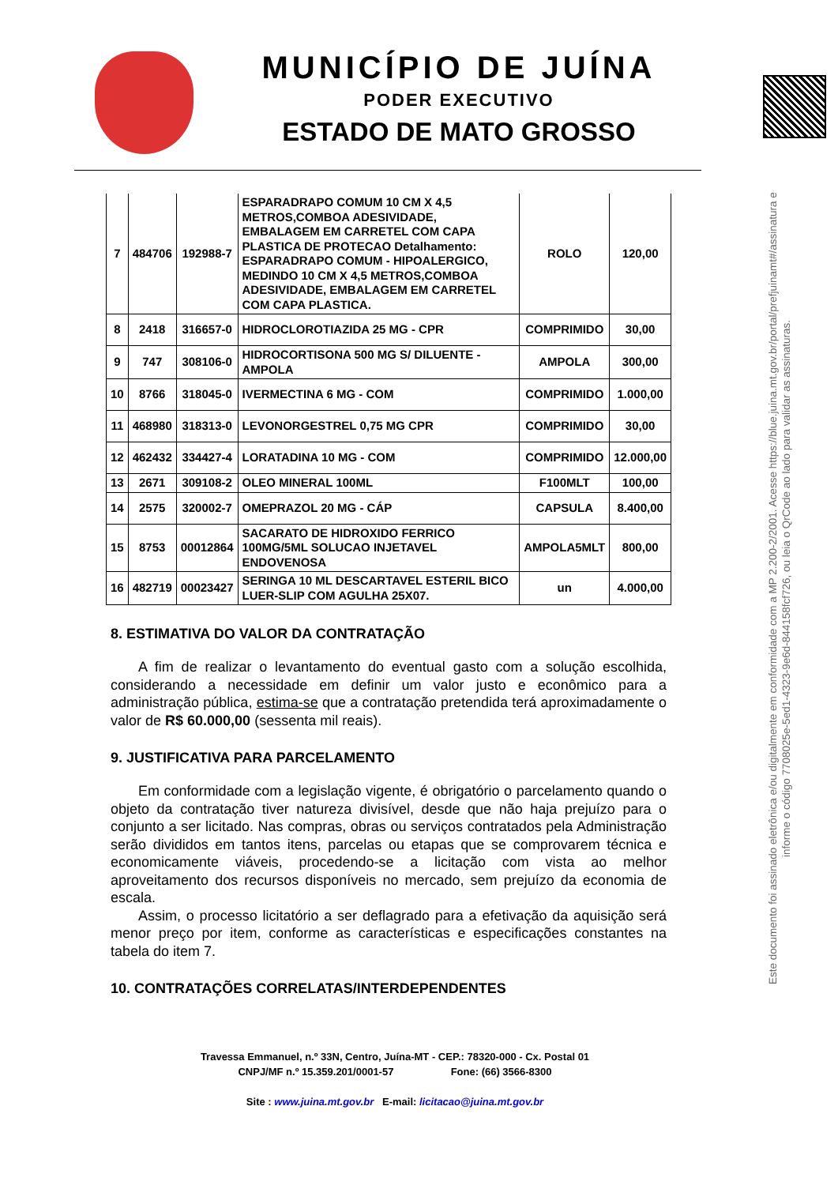MUNICÍPIO DE JUÍNA
PODER EXECUTIVO
ESTADO DE MATO GROSSO
Este documento foi assinado eletrônica e/ou digitalmente em conformidade com a MP 2.200-2/2001. Acesse https://blue.juina.mt.gov.br/portal/prefjuinamt#/assinatura e informe o código 7708025e-5ed1-4323-9e6d-844158fcf726, ou leia o QrCode ao lado para validar as assinaturas.
| 7 | 484706 | 192988-7 | ESPARADRAPO COMUM 10 CM X 4,5 METROS,COMBOA ADESIVIDADE, EMBALAGEM EM CARRETEL COM CAPA PLASTICA DE PROTECAO Detalhamento: ESPARADRAPO COMUM - HIPOALERGICO, MEDINDO 10 CM X 4,5 METROS,COMBOA ADESIVIDADE, EMBALAGEM EM CARRETEL COM CAPA PLASTICA. | ROLO | 120,00 |
| 8 | 2418 | 316657-0 | HIDROCLOROTIAZIDA 25 MG - CPR | COMPRIMIDO | 30,00 |
| 9 | 747 | 308106-0 | HIDROCORTISONA 500 MG S/ DILUENTE -AMPOLA | AMPOLA | 300,00 |
| 10 | 8766 | 318045-0 | IVERMECTINA 6 MG - COM | COMPRIMIDO | 1.000,00 |
| 11 | 468980 | 318313-0 | LEVONORGESTREL 0,75 MG CPR | COMPRIMIDO | 30,00 |
| 12 | 462432 | 334427-4 | LORATADINA 10 MG - COM | COMPRIMIDO | 12.000,00 |
| 13 | 2671 | 309108-2 | OLEO MINERAL 100ML | F100MLT | 100,00 |
| 14 | 2575 | 320002-7 | OMEPRAZOL 20 MG - CÁP | CAPSULA | 8.400,00 |
| 15 | 8753 | 00012864 | SACARATO DE HIDROXIDO FERRICO 100MG/5ML SOLUCAO INJETAVEL ENDOVENOSA | AMPOLA5MLT | 800,00 |
| 16 | 482719 | 00023427 | SERINGA 10 ML DESCARTAVEL ESTERIL BICO LUER-SLIP COM AGULHA 25X07. | un | 4.000,00 |
8. ESTIMATIVA DO VALOR DA CONTRATAÇÃO
A fim de realizar o levantamento do eventual gasto com a solução escolhida, considerando a necessidade em definir um valor justo e econômico para a administração pública, estima-se que a contratação pretendida terá aproximadamente o valor de R$ 60.000,00 (sessenta mil reais).
9. JUSTIFICATIVA PARA PARCELAMENTO
Em conformidade com a legislação vigente, é obrigatório o parcelamento quando o objeto da contratação tiver natureza divisível, desde que não haja prejuízo para o conjunto a ser licitado. Nas compras, obras ou serviços contratados pela Administração serão divididos em tantos itens, parcelas ou etapas que se comprovarem técnica e economicamente viáveis, procedendo-se a licitação com vista ao melhor aproveitamento dos recursos disponíveis no mercado, sem prejuízo da economia de escala.
Assim, o processo licitatório a ser deflagrado para a efetivação da aquisição será menor preço por item, conforme as características e especificações constantes na tabela do item 7.
10. CONTRATAÇÕES CORRELATAS/INTERDEPENDENTES
Travessa Emmanuel, n.º 33N, Centro, Juína-MT - CEP.: 78320-000 - Cx. Postal 01
CNPJ/MF n.º 15.359.201/0001-57 Fone: (66) 3566-8300
Site : www.juina.mt.gov.br E-mail: licitacao@juina.mt.gov.br